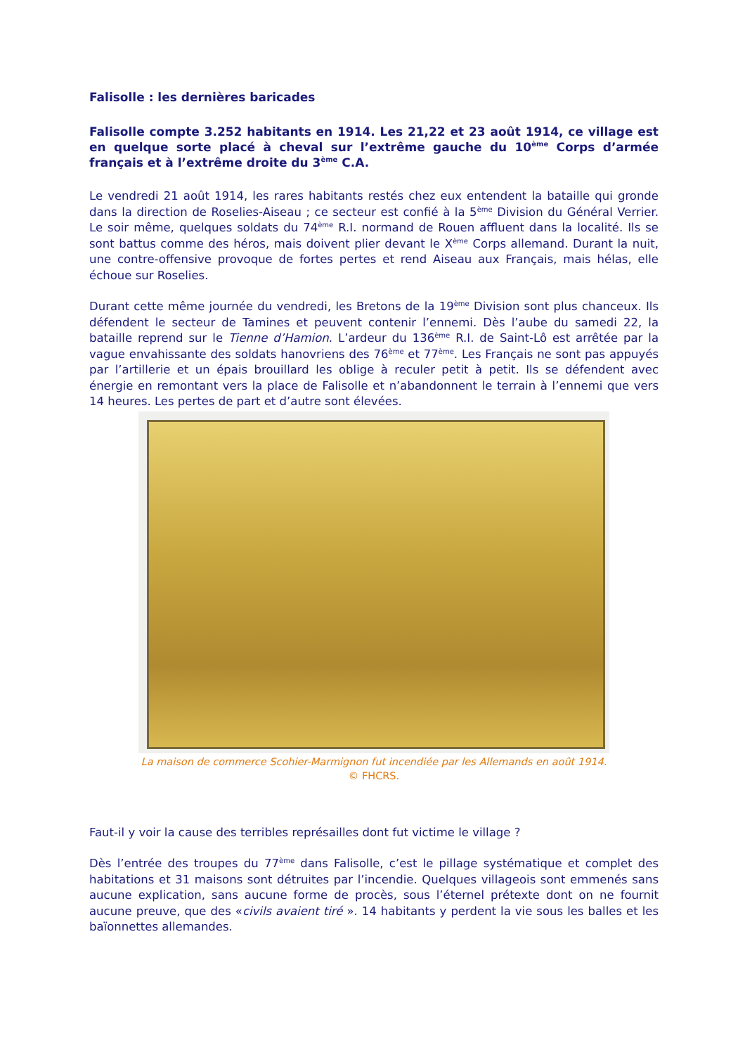Falisolle : les dernières baricades
Falisolle compte 3.252 habitants en 1914. Les 21,22 et 23 août 1914, ce village est en quelque sorte placé à cheval sur l’extrême gauche du 10<sup>ème</sup> Corps d’armée français et à l’extrême droite du 3<sup>ème</sup> C.A.
Le vendredi 21 août 1914, les rares habitants restés chez eux entendent la bataille qui gronde dans la direction de Roselies-Aiseau ; ce secteur est confié à la 5<sup>ème</sup> Division du Général Verrier. Le soir même, quelques soldats du 74<sup>ème</sup> R.I. normand de Rouen affluent dans la localité. Ils se sont battus comme des héros, mais doivent plier devant le X<sup>ème</sup> Corps allemand. Durant la nuit, une contre-offensive provoque de fortes pertes et rend Aiseau aux Français, mais hélas, elle échoue sur Roselies.
Durant cette même journée du vendredi, les Bretons de la 19<sup>ème</sup> Division sont plus chanceux. Ils défendent le secteur de Tamines et peuvent contenir l’ennemi. Dès l’aube du samedi 22, la bataille reprend sur le Tienne d’Hamion. L’ardeur du 136<sup>ème</sup> R.I. de Saint-Lô est arrêtée par la vague envahissante des soldats hanovriens des 76<sup>ème</sup> et 77<sup>ème</sup>. Les Français ne sont pas appuyés par l’artillerie et un épais brouillard les oblige à reculer petit à petit. Ils se défendent avec énergie en remontant vers la place de Falisolle et n’abandonnent le terrain à l’ennemi que vers 14 heures. Les pertes de part et d’autre sont élevées.
La maison de commerce Scohier-Marmignon fut incendiée par les Allemands en août 1914.
© FHCRS.
Faut-il y voir la cause des terribles représailles dont fut victime le village ?
Dès l’entrée des troupes du 77<sup>ème</sup> dans Falisolle, c’est le pillage systématique et complet des habitations et 31 maisons sont détruites par l’incendie. Quelques villageois sont emmenés sans aucune explication, sans aucune forme de procès, sous l’éternel prétexte dont on ne fournit aucune preuve, que des «civils avaient tiré ». 14 habitants y perdent la vie sous les balles et les baïonnettes allemandes.